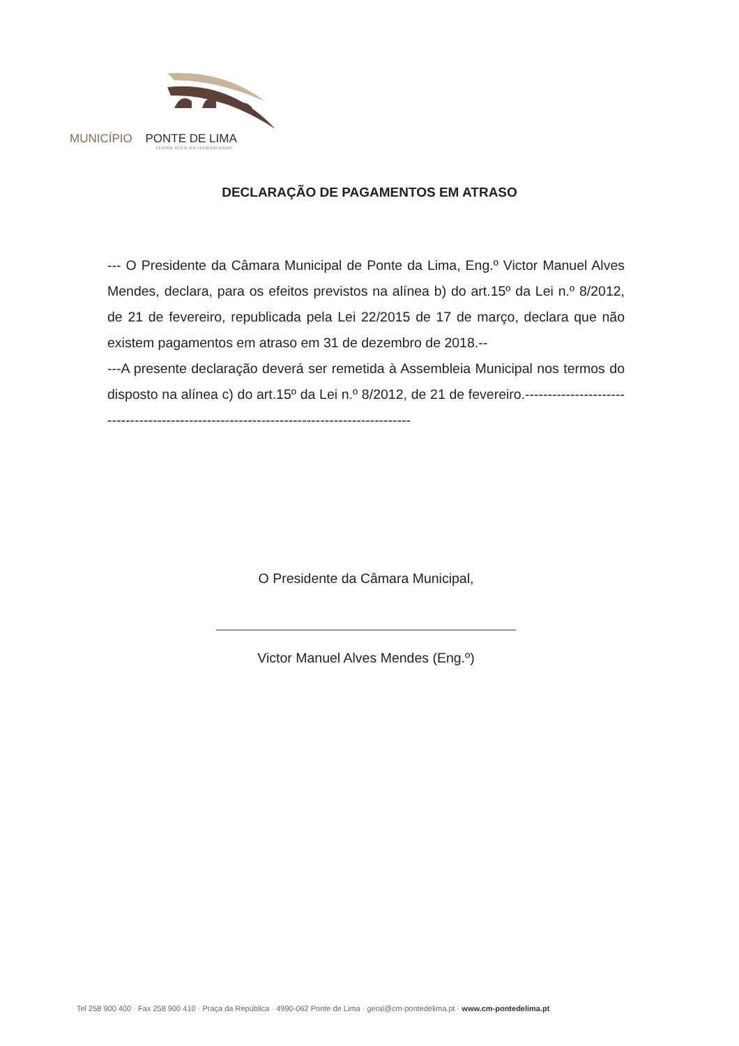MUNICÍPIO PONTE DE LIMA
TERRA RICA DA HUMANIDADE
DECLARAÇÃO DE PAGAMENTOS EM ATRASO
--- O Presidente da Câmara Municipal de Ponte da Lima, Eng.º Victor Manuel Alves Mendes, declara, para os efeitos previstos na alínea b) do art.15º da Lei n.º 8/2012, de 21 de fevereiro, republicada pela Lei 22/2015 de 17 de março, declara que não existem pagamentos em atraso em 31 de dezembro de 2018.--
---A presente declaração deverá ser remetida à Assembleia Municipal nos termos do disposto na alínea c) do art.15º da Lei n.º 8/2012, de 21 de fevereiro.-----------------------------------------------------------------------------------------
O Presidente da Câmara Municipal,
Victor Manuel Alves Mendes (Eng.º)
Tel 258 900 400 · Fax 258 900 410 · Praça da República · 4990-062 Ponte de Lima · geral@cm-pontedelima.pt · www.cm-pontedelima.pt